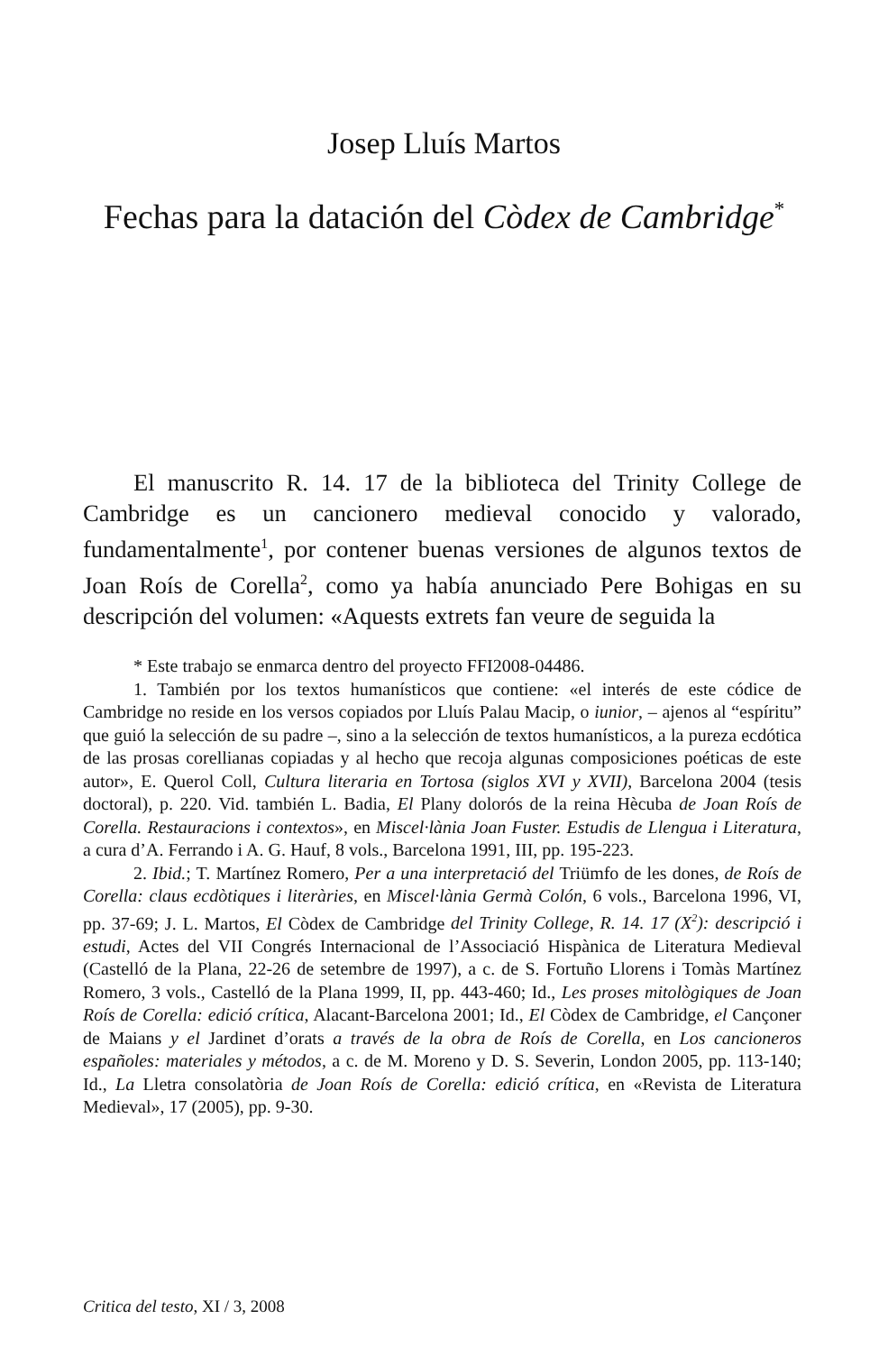Josep Lluís Martos
Fechas para la datación del Còdex de Cambridge<sup>*</sup>
El manuscrito R. 14. 17 de la biblioteca del Trinity College de Cambridge es un cancionero medieval conocido y valorado, fundamentalmente<sup>1</sup>, por contener buenas versiones de algunos textos de Joan Roís de Corella<sup>2</sup>, como ya había anunciado Pere Bohigas en su descripción del volumen: «Aquests extrets fan veure de seguida la
* Este trabajo se enmarca dentro del proyecto FFI2008-04486.
1. También por los textos humanísticos que contiene: «el interés de este códice de Cambridge no reside en los versos copiados por Lluís Palau Macip, o iunior, – ajenos al “espíritu” que guió la selección de su padre –, sino a la selección de textos humanísticos, a la pureza ecdótica de las prosas corellianas copiadas y al hecho que recoja algunas composiciones poéticas de este autor», E. Querol Coll, Cultura literaria en Tortosa (siglos XVI y XVII), Barcelona 2004 (tesis doctoral), p. 220. Vid. también L. Badia, El Plany dolorós de la reina Hècuba de Joan Roís de Corella. Restauracions i contextos», en Miscel·lània Joan Fuster. Estudis de Llengua i Literatura, a cura d’A. Ferrando i A. G. Hauf, 8 vols., Barcelona 1991, III, pp. 195-223.
2. Ibid.; T. Martínez Romero, Per a una interpretació del Triümfo de les dones, de Roís de Corella: claus ecdòtiques i literàries, en Miscel·lània Germà Colón, 6 vols., Barcelona 1996, VI, pp. 37-69; J. L. Martos, El Còdex de Cambridge del Trinity College, R. 14. 17 (X<sup>2</sup>): descripció i estudi, Actes del VII Congrés Internacional de l’Associació Hispànica de Literatura Medieval (Castelló de la Plana, 22-26 de setembre de 1997), a c. de S. Fortuño Llorens i Tomàs Martínez Romero, 3 vols., Castelló de la Plana 1999, II, pp. 443-460; Id., Les proses mitològiques de Joan Roís de Corella: edició crítica, Alacant-Barcelona 2001; Id., El Còdex de Cambridge, el Cançoner de Maians y el Jardinet d’orats a través de la obra de Roís de Corella, en Los cancioneros españoles: materiales y métodos, a c. de M. Moreno y D. S. Severin, London 2005, pp. 113-140; Id., La Lletra consolatòria de Joan Roís de Corella: edició crítica, en «Revista de Literatura Medieval», 17 (2005), pp. 9-30.
Critica del testo, XI / 3, 2008